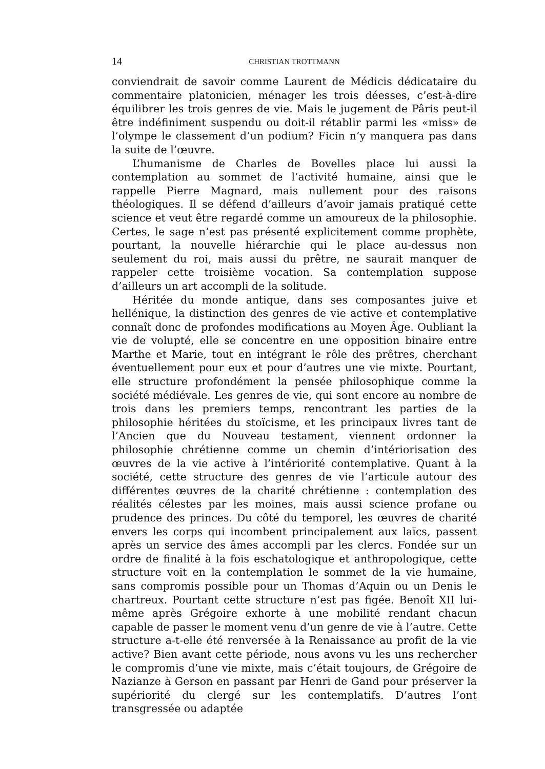14 CHRISTIAN TROTTMANN
conviendrait de savoir comme Laurent de Médicis dédicataire du commentaire platonicien, ménager les trois déesses, c’est-à-dire équilibrer les trois genres de vie. Mais le jugement de Pâris peut-il être indéfiniment suspendu ou doit-il rétablir parmi les «miss» de l’olympe le classement d’un podium? Ficin n’y manquera pas dans la suite de l’œuvre.
L’humanisme de Charles de Bovelles place lui aussi la contemplation au sommet de l’activité humaine, ainsi que le rappelle Pierre Magnard, mais nullement pour des raisons théologiques. Il se défend d’ailleurs d’avoir jamais pratiqué cette science et veut être regardé comme un amoureux de la philosophie. Certes, le sage n’est pas présenté explicitement comme prophète, pourtant, la nouvelle hiérarchie qui le place au-dessus non seulement du roi, mais aussi du prêtre, ne saurait manquer de rappeler cette troisième vocation. Sa contemplation suppose d’ailleurs un art accompli de la solitude.
Héritée du monde antique, dans ses composantes juive et hellénique, la distinction des genres de vie active et contemplative connaît donc de profondes modifications au Moyen Âge. Oubliant la vie de volupté, elle se concentre en une opposition binaire entre Marthe et Marie, tout en intégrant le rôle des prêtres, cherchant éventuellement pour eux et pour d’autres une vie mixte. Pourtant, elle structure profondément la pensée philosophique comme la société médiévale. Les genres de vie, qui sont encore au nombre de trois dans les premiers temps, rencontrant les parties de la philosophie héritées du stoïcisme, et les principaux livres tant de l’Ancien que du Nouveau testament, viennent ordonner la philosophie chrétienne comme un chemin d’intériorisation des œuvres de la vie active à l’intériorité contemplative. Quant à la société, cette structure des genres de vie l’articule autour des différentes œuvres de la charité chrétienne : contemplation des réalités célestes par les moines, mais aussi science profane ou prudence des princes. Du côté du temporel, les œuvres de charité envers les corps qui incombent principalement aux laïcs, passent après un service des âmes accompli par les clercs. Fondée sur un ordre de finalité à la fois eschatologique et anthropologique, cette structure voit en la contemplation le sommet de la vie humaine, sans compromis possible pour un Thomas d’Aquin ou un Denis le chartreux. Pourtant cette structure n’est pas figée. Benoît XII lui-même après Grégoire exhorte à une mobilité rendant chacun capable de passer le moment venu d’un genre de vie à l’autre. Cette structure a-t-elle été renversée à la Renaissance au profit de la vie active? Bien avant cette période, nous avons vu les uns rechercher le compromis d’une vie mixte, mais c’était toujours, de Grégoire de Nazianze à Gerson en passant par Henri de Gand pour préserver la supériorité du clergé sur les contemplatifs. D’autres l’ont transgressée ou adaptée